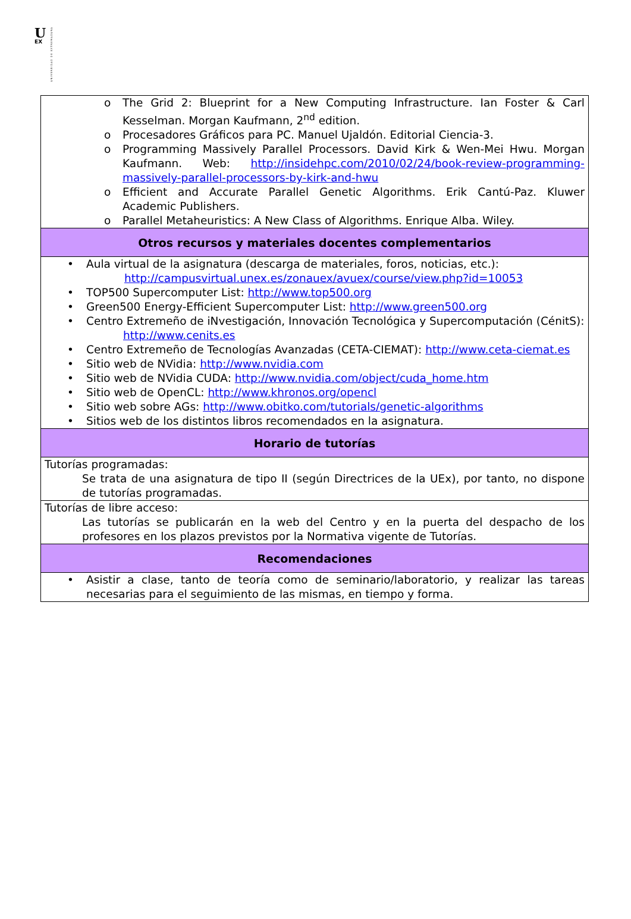U
EX
UNIVERSIDAD DE EXTREMADURA
| o The Grid 2: Blueprint for a New Computing Infrastructure. Ian Foster & Carl Kesselman. Morgan Kaufmann, 2<sup>nd</sup> edition. o Procesadores Gráficos para PC. Manuel Ujaldón. Editorial Ciencia-3. o Programming Massively Parallel Processors. David Kirk & Wen-Mei Hwu. Morgan Kaufmann. Web: http://insidehpc.com/2010/02/24/book-review-programming-massively-parallel-processors-by-kirk-and-hwu o Efficient and Accurate Parallel Genetic Algorithms. Erik Cantú-Paz. Kluwer Academic Publishers. o Parallel Metaheuristics: A New Class of Algorithms. Enrique Alba. Wiley. |
| Otros recursos y materiales docentes complementarios |
| • Aula virtual de la asignatura (descarga de materiales, foros, noticias, etc.): http://campusvirtual.unex.es/zonauex/avuex/course/view.php?id=10053 • TOP500 Supercomputer List: http://www.top500.org • Green500 Energy-Efficient Supercomputer List: http://www.green500.org • Centro Extremeño de iNvestigación, Innovación Tecnológica y Supercomputación (CénitS): http://www.cenits.es • Centro Extremeño de Tecnologías Avanzadas (CETA-CIEMAT): http://www.ceta-ciemat.es • Sitio web de NVidia: http://www.nvidia.com • Sitio web de NVidia CUDA: http://www.nvidia.com/object/cuda_home.htm • Sitio web de OpenCL: http://www.khronos.org/opencl • Sitio web sobre AGs: http://www.obitko.com/tutorials/genetic-algorithms • Sitios web de los distintos libros recomendados en la asignatura. |
| Horario de tutorías |
| Tutorías programadas: Se trata de una asignatura de tipo II (según Directrices de la UEx), por tanto, no dispone de tutorías programadas. |
| Tutorías de libre acceso: Las tutorías se publicarán en la web del Centro y en la puerta del despacho de los profesores en los plazos previstos por la Normativa vigente de Tutorías. |
| Recomendaciones |
| • Asistir a clase, tanto de teoría como de seminario/laboratorio, y realizar las tareas necesarias para el seguimiento de las mismas, en tiempo y forma. |